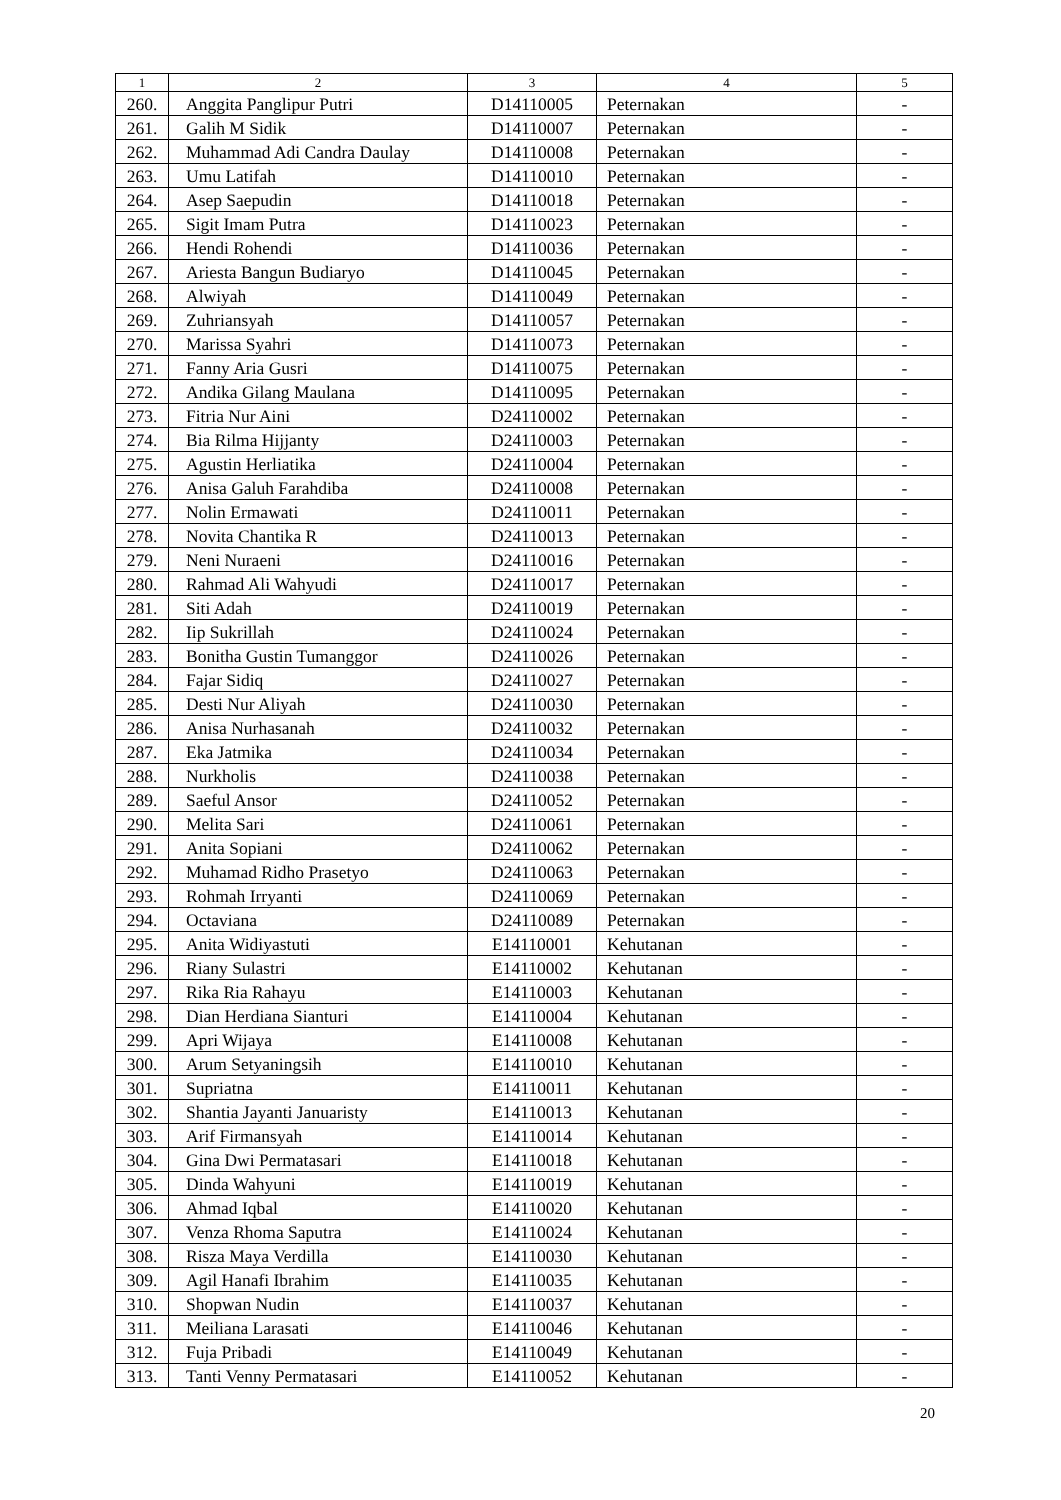| 1 | 2 | 3 | 4 | 5 |
| --- | --- | --- | --- | --- |
| 260. | Anggita Panglipur Putri | D14110005 | Peternakan | - |
| 261. | Galih M Sidik | D14110007 | Peternakan | - |
| 262. | Muhammad Adi Candra Daulay | D14110008 | Peternakan | - |
| 263. | Umu Latifah | D14110010 | Peternakan | - |
| 264. | Asep Saepudin | D14110018 | Peternakan | - |
| 265. | Sigit Imam Putra | D14110023 | Peternakan | - |
| 266. | Hendi Rohendi | D14110036 | Peternakan | - |
| 267. | Ariesta Bangun Budiaryo | D14110045 | Peternakan | - |
| 268. | Alwiyah | D14110049 | Peternakan | - |
| 269. | Zuhriansyah | D14110057 | Peternakan | - |
| 270. | Marissa Syahri | D14110073 | Peternakan | - |
| 271. | Fanny Aria Gusri | D14110075 | Peternakan | - |
| 272. | Andika Gilang Maulana | D14110095 | Peternakan | - |
| 273. | Fitria Nur Aini | D24110002 | Peternakan | - |
| 274. | Bia Rilma Hijjanty | D24110003 | Peternakan | - |
| 275. | Agustin Herliatika | D24110004 | Peternakan | - |
| 276. | Anisa Galuh Farahdiba | D24110008 | Peternakan | - |
| 277. | Nolin Ermawati | D24110011 | Peternakan | - |
| 278. | Novita Chantika R | D24110013 | Peternakan | - |
| 279. | Neni Nuraeni | D24110016 | Peternakan | - |
| 280. | Rahmad Ali Wahyudi | D24110017 | Peternakan | - |
| 281. | Siti Adah | D24110019 | Peternakan | - |
| 282. | Iip Sukrillah | D24110024 | Peternakan | - |
| 283. | Bonitha Gustin Tumanggor | D24110026 | Peternakan | - |
| 284. | Fajar Sidiq | D24110027 | Peternakan | - |
| 285. | Desti Nur Aliyah | D24110030 | Peternakan | - |
| 286. | Anisa Nurhasanah | D24110032 | Peternakan | - |
| 287. | Eka Jatmika | D24110034 | Peternakan | - |
| 288. | Nurkholis | D24110038 | Peternakan | - |
| 289. | Saeful Ansor | D24110052 | Peternakan | - |
| 290. | Melita Sari | D24110061 | Peternakan | - |
| 291. | Anita Sopiani | D24110062 | Peternakan | - |
| 292. | Muhamad Ridho Prasetyo | D24110063 | Peternakan | - |
| 293. | Rohmah Irryanti | D24110069 | Peternakan | - |
| 294. | Octaviana | D24110089 | Peternakan | - |
| 295. | Anita Widiyastuti | E14110001 | Kehutanan | - |
| 296. | Riany Sulastri | E14110002 | Kehutanan | - |
| 297. | Rika Ria Rahayu | E14110003 | Kehutanan | - |
| 298. | Dian Herdiana Sianturi | E14110004 | Kehutanan | - |
| 299. | Apri Wijaya | E14110008 | Kehutanan | - |
| 300. | Arum Setyaningsih | E14110010 | Kehutanan | - |
| 301. | Supriatna | E14110011 | Kehutanan | - |
| 302. | Shantia Jayanti Januaristy | E14110013 | Kehutanan | - |
| 303. | Arif Firmansyah | E14110014 | Kehutanan | - |
| 304. | Gina Dwi Permatasari | E14110018 | Kehutanan | - |
| 305. | Dinda Wahyuni | E14110019 | Kehutanan | - |
| 306. | Ahmad Iqbal | E14110020 | Kehutanan | - |
| 307. | Venza Rhoma Saputra | E14110024 | Kehutanan | - |
| 308. | Risza Maya Verdilla | E14110030 | Kehutanan | - |
| 309. | Agil Hanafi Ibrahim | E14110035 | Kehutanan | - |
| 310. | Shopwan Nudin | E14110037 | Kehutanan | - |
| 311. | Meiliana Larasati | E14110046 | Kehutanan | - |
| 312. | Fuja Pribadi | E14110049 | Kehutanan | - |
| 313. | Tanti Venny Permatasari | E14110052 | Kehutanan | - |
20